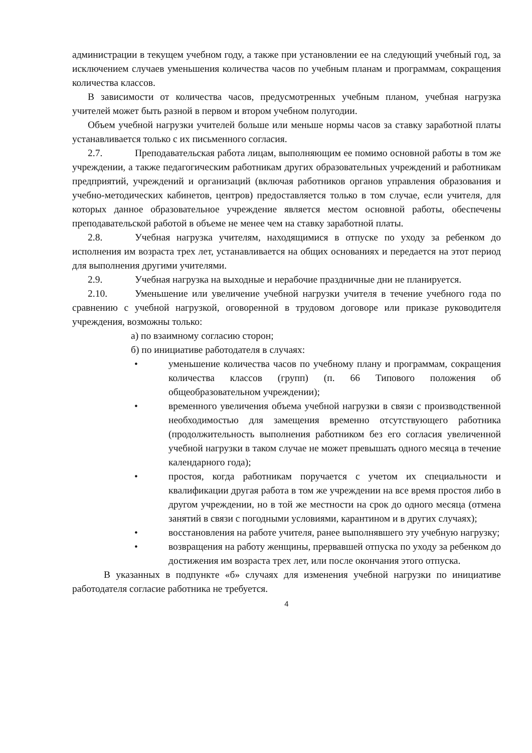администрации в текущем учебном году, а также при установлении ее на следующий учебный год, за исключением случаев уменьшения количества часов по учебным планам и программам, сокращения количества классов.
В зависимости от количества часов, предусмотренных учебным планом, учебная нагрузка учителей может быть разной в первом и втором учебном полугодии.
Объем учебной нагрузки учителей больше или меньше нормы часов за ставку заработной платы устанавливается только с их письменного согласия.
2.7. Преподавательская работа лицам, выполняющим ее помимо основной работы в том же учреждении, а также педагогическим работникам других образовательных учреждений и работникам предприятий, учреждений и организаций (включая работников органов управления образования и учебно-методических кабинетов, центров) предоставляется только в том случае, если учителя, для которых данное образовательное учреждение является местом основной работы, обеспечены преподавательской работой в объеме не менее чем на ставку заработной платы.
2.8. Учебная нагрузка учителям, находящимися в отпуске по уходу за ребенком до исполнения им возраста трех лет, устанавливается на общих основаниях и передается на этот период для выполнения другими учителями.
2.9. Учебная нагрузка на выходные и нерабочие праздничные дни не планируется.
2.10. Уменьшение или увеличение учебной нагрузки учителя в течение учебного года по сравнению с учебной нагрузкой, оговоренной в трудовом договоре или приказе руководителя учреждения, возможны только:
а) по взаимному согласию сторон;
б) по инициативе работодателя в случаях:
• уменьшение количества часов по учебному плану и программам, сокращения количества классов (групп) (п. 66 Типового положения об общеобразовательном учреждении);
• временного увеличения объема учебной нагрузки в связи с производственной необходимостью для замещения временно отсутствующего работника (продолжительность выполнения работником без его согласия увеличенной учебной нагрузки в таком случае не может превышать одного месяца в течение календарного года);
• простоя, когда работникам поручается с учетом их специальности и квалификации другая работа в том же учреждении на все время простоя либо в другом учреждении, но в той же местности на срок до одного месяца (отмена занятий в связи с погодными условиями, карантином и в других случаях);
• восстановления на работе учителя, ранее выполнявшего эту учебную нагрузку;
• возвращения на работу женщины, прервавшей отпуска по уходу за ребенком до достижения им возраста трех лет, или после окончания этого отпуска.
В указанных в подпункте «б» случаях для изменения учебной нагрузки по инициативе работодателя согласие работника не требуется.
4